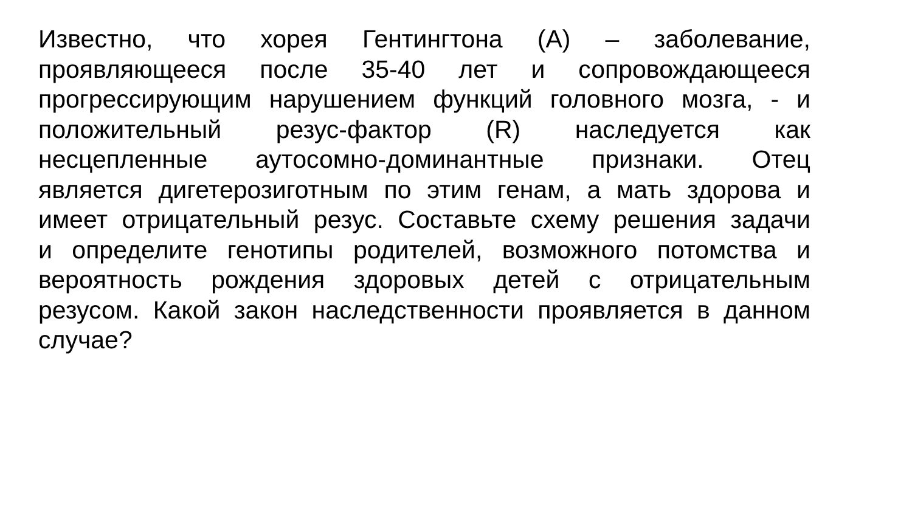Известно, что хорея Гентингтона (А) – заболевание,
проявляющееся после 35-40 лет и сопровождающееся
прогрессирующим нарушением функций головного мозга, - и
положительный резус-фактор (R) наследуется как
несцепленные аутосомно-доминантные признаки. Отец
является дигетерозиготным по этим генам, а мать здорова и
имеет отрицательный резус. Составьте схему решения задачи
и определите генотипы родителей, возможного потомства и
вероятность рождения здоровых детей с отрицательным
резусом. Какой закон наследственности проявляется в данном
случае?